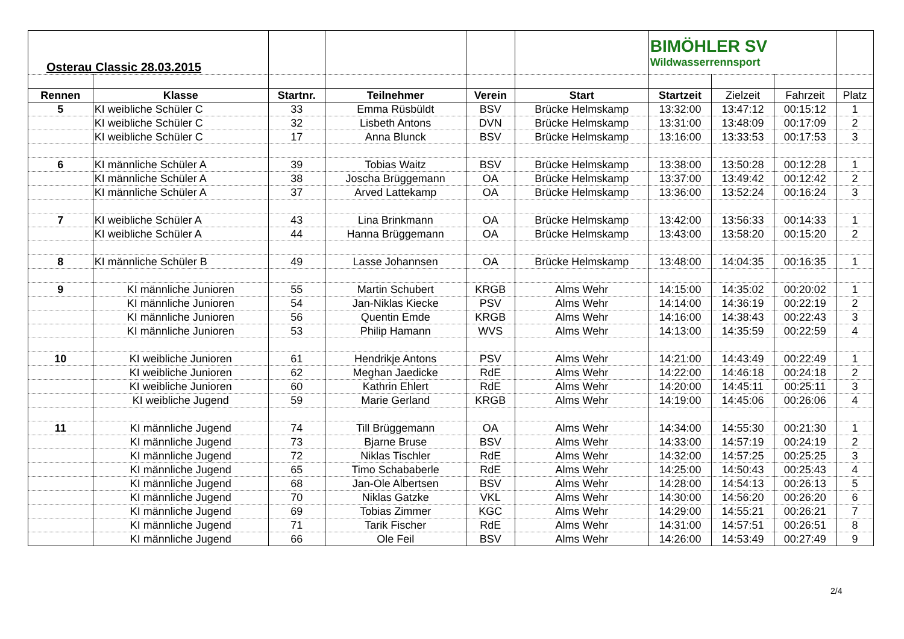| Osterau Classic 28.03.2015 | | | | | | BIMÖHLER SV Wildwasserrennsport | | | |
| Rennen | Klasse | Startnr. | Teilnehmer | Verein | Start | Startzeit | Zielzeit | Fahrzeit | Platz |
| 5 | KI weibliche Schüler C | 33 | Emma Rüsbüldt | BSV | Brücke Helmskamp | 13:32:00 | 13:47:12 | 00:15:12 | 1 |
| | KI weibliche Schüler C | 32 | Lisbeth Antons | DVN | Brücke Helmskamp | 13:31:00 | 13:48:09 | 00:17:09 | 2 |
| | KI weibliche Schüler C | 17 | Anna Blunck | BSV | Brücke Helmskamp | 13:16:00 | 13:33:53 | 00:17:53 | 3 |
| 6 | KI männliche Schüler A | 39 | Tobias Waitz | BSV | Brücke Helmskamp | 13:38:00 | 13:50:28 | 00:12:28 | 1 |
| | KI männliche Schüler A | 38 | Joscha Brüggemann | OA | Brücke Helmskamp | 13:37:00 | 13:49:42 | 00:12:42 | 2 |
| | KI männliche Schüler A | 37 | Arved Lattekamp | OA | Brücke Helmskamp | 13:36:00 | 13:52:24 | 00:16:24 | 3 |
| 7 | KI weibliche Schüler A | 43 | Lina Brinkmann | OA | Brücke Helmskamp | 13:42:00 | 13:56:33 | 00:14:33 | 1 |
| | KI weibliche Schüler A | 44 | Hanna Brüggemann | OA | Brücke Helmskamp | 13:43:00 | 13:58:20 | 00:15:20 | 2 |
| 8 | KI männliche Schüler B | 49 | Lasse Johannsen | OA | Brücke Helmskamp | 13:48:00 | 14:04:35 | 00:16:35 | 1 |
| 9 | KI männliche Junioren | 55 | Martin Schubert | KRGB | Alms Wehr | 14:15:00 | 14:35:02 | 00:20:02 | 1 |
| | KI männliche Junioren | 54 | Jan-Niklas Kiecke | PSV | Alms Wehr | 14:14:00 | 14:36:19 | 00:22:19 | 2 |
| | KI männliche Junioren | 56 | Quentin Emde | KRGB | Alms Wehr | 14:16:00 | 14:38:43 | 00:22:43 | 3 |
| | KI männliche Junioren | 53 | Philip Hamann | WVS | Alms Wehr | 14:13:00 | 14:35:59 | 00:22:59 | 4 |
| 10 | KI weibliche Junioren | 61 | Hendrikje Antons | PSV | Alms Wehr | 14:21:00 | 14:43:49 | 00:22:49 | 1 |
| | KI weibliche Junioren | 62 | Meghan Jaedicke | RdE | Alms Wehr | 14:22:00 | 14:46:18 | 00:24:18 | 2 |
| | KI weibliche Junioren | 60 | Kathrin Ehlert | RdE | Alms Wehr | 14:20:00 | 14:45:11 | 00:25:11 | 3 |
| | KI weibliche Jugend | 59 | Marie Gerland | KRGB | Alms Wehr | 14:19:00 | 14:45:06 | 00:26:06 | 4 |
| 11 | KI männliche Jugend | 74 | Till Brüggemann | OA | Alms Wehr | 14:34:00 | 14:55:30 | 00:21:30 | 1 |
| | KI männliche Jugend | 73 | Bjarne Bruse | BSV | Alms Wehr | 14:33:00 | 14:57:19 | 00:24:19 | 2 |
| | KI männliche Jugend | 72 | Niklas Tischler | RdE | Alms Wehr | 14:32:00 | 14:57:25 | 00:25:25 | 3 |
| | KI männliche Jugend | 65 | Timo Schababerle | RdE | Alms Wehr | 14:25:00 | 14:50:43 | 00:25:43 | 4 |
| | KI männliche Jugend | 68 | Jan-Ole Albertsen | BSV | Alms Wehr | 14:28:00 | 14:54:13 | 00:26:13 | 5 |
| | KI männliche Jugend | 70 | Niklas Gatzke | VKL | Alms Wehr | 14:30:00 | 14:56:20 | 00:26:20 | 6 |
| | KI männliche Jugend | 69 | Tobias Zimmer | KGC | Alms Wehr | 14:29:00 | 14:55:21 | 00:26:21 | 7 |
| | KI männliche Jugend | 71 | Tarik Fischer | RdE | Alms Wehr | 14:31:00 | 14:57:51 | 00:26:51 | 8 |
| | KI männliche Jugend | 66 | Ole Feil | BSV | Alms Wehr | 14:26:00 | 14:53:49 | 00:27:49 | 9 |
2/4